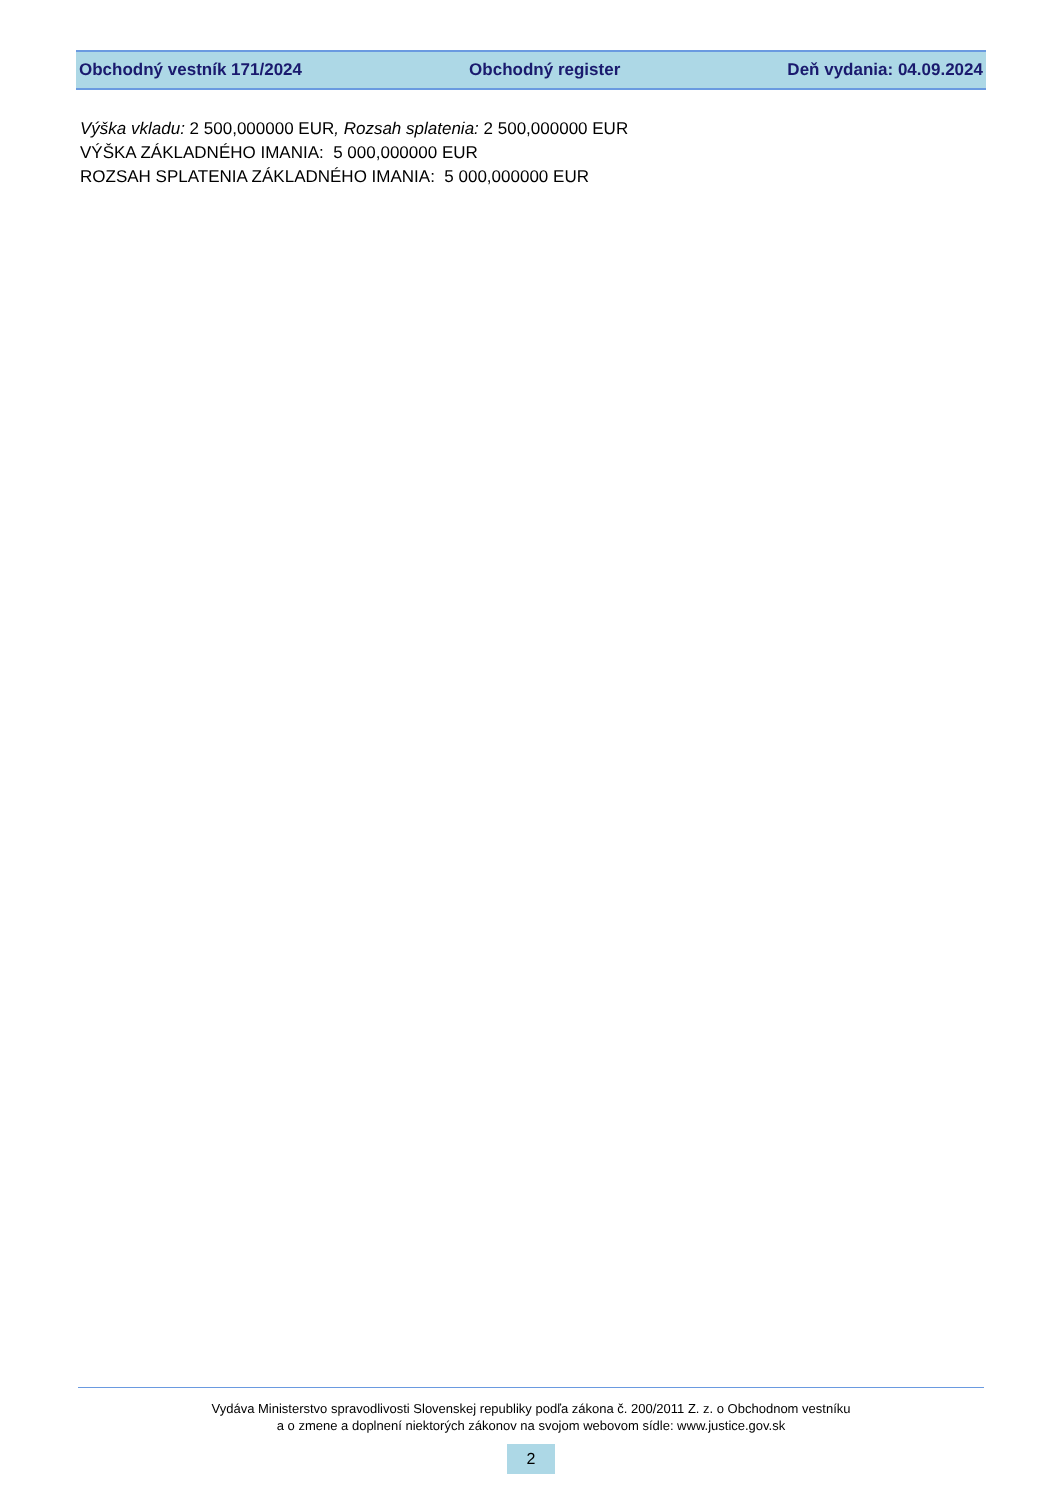Obchodný vestník 171/2024 Obchodný register Deň vydania: 04.09.2024
Výška vkladu: 2 500,000000 EUR, Rozsah splatenia: 2 500,000000 EUR
VÝŠKA ZÁKLADNÉHO IMANIA: 5 000,000000 EUR
ROZSAH SPLATENIA ZÁKLADNÉHO IMANIA: 5 000,000000 EUR
Vydáva Ministerstvo spravodlivosti Slovenskej republiky podľa zákona č. 200/2011 Z. z. o Obchodnom vestníku
a o zmene a doplnení niektorých zákonov na svojom webovom sídle: www.justice.gov.sk
2